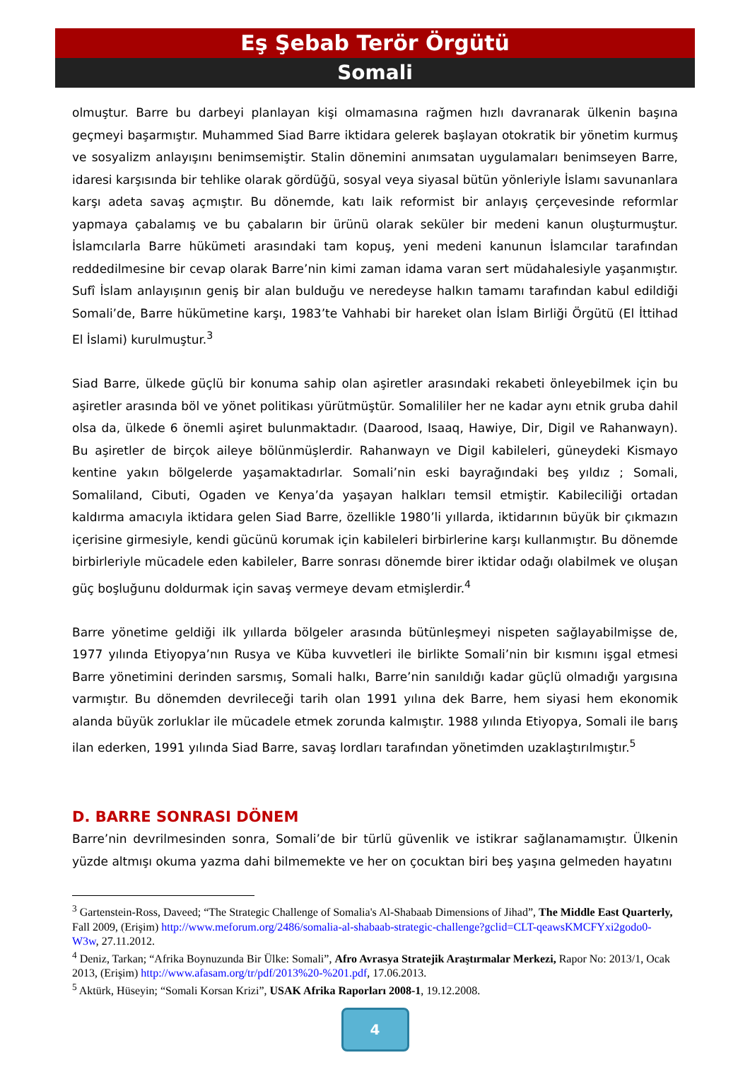Eş Şebab Terör Örgütü
Somali
olmuştur. Barre bu darbeyi planlayan kişi olmamasına rağmen hızlı davranarak ülkenin başına geçmeyi başarmıştır. Muhammed Siad Barre iktidara gelerek başlayan otokratik bir yönetim kurmuş ve sosyalizm anlayışını benimsemiştir. Stalin dönemini anımsatan uygulamaları benimseyen Barre, idaresi karşısında bir tehlike olarak gördüğü, sosyal veya siyasal bütün yönleriyle İslamı savunanlara karşı adeta savaş açmıştır. Bu dönemde, katı laik reformist bir anlayış çerçevesinde reformlar yapmaya çabalamış ve bu çabaların bir ürünü olarak seküler bir medeni kanun oluşturmuştur. İslamcılarla Barre hükümeti arasındaki tam kopuş, yeni medeni kanunun İslamcılar tarafından reddedilmesine bir cevap olarak Barre’nin kimi zaman idama varan sert müdahalesiyle yaşanmıştır. Sufî İslam anlayışının geniş bir alan bulduğu ve neredeyse halkın tamamı tarafından kabul edildiği Somali’de, Barre hükümetine karşı, 1983’te Vahhabi bir hareket olan İslam Birliği Örgütü (El İttihad El İslami) kurulmuştur.<sup>3</sup>
Siad Barre, ülkede güçlü bir konuma sahip olan aşiretler arasındaki rekabeti önleyebilmek için bu aşiretler arasında böl ve yönet politikası yürütmüştür. Somalililer her ne kadar aynı etnik gruba dahil olsa da, ülkede 6 önemli aşiret bulunmaktadır. (Daarood, Isaaq, Hawiye, Dir, Digil ve Rahanwayn). Bu aşiretler de birçok aileye bölünmüşlerdir. Rahanwayn ve Digil kabileleri, güneydeki Kismayo kentine yakın bölgelerde yaşamaktadırlar. Somali’nin eski bayrağındaki beş yıldız ; Somali, Somaliland, Cibuti, Ogaden ve Kenya’da yaşayan halkları temsil etmiştir. Kabileciliği ortadan kaldırma amacıyla iktidara gelen Siad Barre, özellikle 1980’li yıllarda, iktidarının büyük bir çıkmazın içerisine girmesiyle, kendi gücünü korumak için kabileleri birbirlerine karşı kullanmıştır. Bu dönemde birbirleriyle mücadele eden kabileler, Barre sonrası dönemde birer iktidar odağı olabilmek ve oluşan güç boşluğunu doldurmak için savaş vermeye devam etmişlerdir.<sup>4</sup>
Barre yönetime geldiği ilk yıllarda bölgeler arasında bütünleşmeyi nispeten sağlayabilmişse de, 1977 yılında Etiyopya’nın Rusya ve Küba kuvvetleri ile birlikte Somali’nin bir kısmını işgal etmesi Barre yönetimini derinden sarsmış, Somali halkı, Barre’nin sanıldığı kadar güçlü olmadığı yargısına varmıştır. Bu dönemden devrileceği tarih olan 1991 yılına dek Barre, hem siyasi hem ekonomik alanda büyük zorluklar ile mücadele etmek zorunda kalmıştır. 1988 yılında Etiyopya, Somali ile barış ilan ederken, 1991 yılında Siad Barre, savaş lordları tarafından yönetimden uzaklaştırılmıştır.<sup>5</sup>
D. BARRE SONRASI DÖNEM
Barre’nin devrilmesinden sonra, Somali’de bir türlü güvenlik ve istikrar sağlanamamıştır. Ülkenin yüzde altmışı okuma yazma dahi bilmemekte ve her on çocuktan biri beş yaşına gelmeden hayatını
<sup>3</sup> Gartenstein-Ross, Daveed; “The Strategic Challenge of Somalia's Al-Shabaab Dimensions of Jihad”, The Middle East Quarterly, Fall 2009, (Erişim) http://www.meforum.org/2486/somalia-al-shabaab-strategic-challenge?gclid=CLT-qeawsKMCFYxi2godo0-W3w, 27.11.2012.
<sup>4</sup> Deniz, Tarkan; “Afrika Boynuzunda Bir Ülke: Somali”, Afro Avrasya Stratejik Araştırmalar Merkezi, Rapor No: 2013/1, Ocak 2013, (Erişim) http://www.afasam.org/tr/pdf/2013%20-%201.pdf, 17.06.2013.
<sup>5</sup> Aktürk, Hüseyin; “Somali Korsan Krizi”, USAK Afrika Raporları 2008-1, 19.12.2008.
4